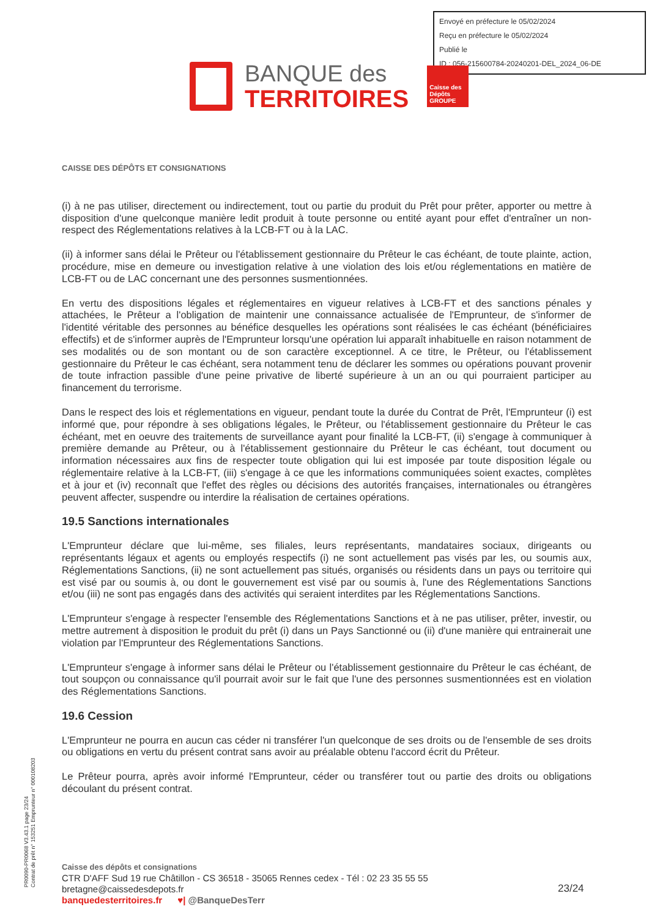Envoyé en préfecture le 05/02/2024
Reçu en préfecture le 05/02/2024
Publié le
ID : 056-215600784-20240201-DEL_2024_06-DE
BANQUE des
TERRITOIRES
Caisse des Dépôts GROUPE
CAISSE DES DÉPÔTS ET CONSIGNATIONS
(i) à ne pas utiliser, directement ou indirectement, tout ou partie du produit du Prêt pour prêter, apporter ou mettre à disposition d'une quelconque manière ledit produit à toute personne ou entité ayant pour effet d'entraîner un non-respect des Réglementations relatives à la LCB-FT ou à la LAC.
(ii) à informer sans délai le Prêteur ou l'établissement gestionnaire du Prêteur le cas échéant, de toute plainte, action, procédure, mise en demeure ou investigation relative à une violation des lois et/ou réglementations en matière de LCB-FT ou de LAC concernant une des personnes susmentionnées.
En vertu des dispositions légales et réglementaires en vigueur relatives à LCB-FT et des sanctions pénales y attachées, le Prêteur a l'obligation de maintenir une connaissance actualisée de l'Emprunteur, de s'informer de l'identité véritable des personnes au bénéfice desquelles les opérations sont réalisées le cas échéant (bénéficiaires effectifs) et de s'informer auprès de l'Emprunteur lorsqu'une opération lui apparaît inhabituelle en raison notamment de ses modalités ou de son montant ou de son caractère exceptionnel. A ce titre, le Prêteur, ou l'établissement gestionnaire du Prêteur le cas échéant, sera notamment tenu de déclarer les sommes ou opérations pouvant provenir de toute infraction passible d'une peine privative de liberté supérieure à un an ou qui pourraient participer au financement du terrorisme.
Dans le respect des lois et réglementations en vigueur, pendant toute la durée du Contrat de Prêt, l'Emprunteur (i) est informé que, pour répondre à ses obligations légales, le Prêteur, ou l'établissement gestionnaire du Prêteur le cas échéant, met en oeuvre des traitements de surveillance ayant pour finalité la LCB-FT, (ii) s'engage à communiquer à première demande au Prêteur, ou à l'établissement gestionnaire du Prêteur le cas échéant, tout document ou information nécessaires aux fins de respecter toute obligation qui lui est imposée par toute disposition légale ou réglementaire relative à la LCB-FT, (iii) s'engage à ce que les informations communiquées soient exactes, complètes et à jour et (iv) reconnaît que l'effet des règles ou décisions des autorités françaises, internationales ou étrangères peuvent affecter, suspendre ou interdire la réalisation de certaines opérations.
19.5 Sanctions internationales
L'Emprunteur déclare que lui-même, ses filiales, leurs représentants, mandataires sociaux, dirigeants ou représentants légaux et agents ou employés respectifs (i) ne sont actuellement pas visés par les, ou soumis aux, Réglementations Sanctions, (ii) ne sont actuellement pas situés, organisés ou résidents dans un pays ou territoire qui est visé par ou soumis à, ou dont le gouvernement est visé par ou soumis à, l'une des Réglementations Sanctions et/ou (iii) ne sont pas engagés dans des activités qui seraient interdites par les Réglementations Sanctions.
L'Emprunteur s'engage à respecter l'ensemble des Réglementations Sanctions et à ne pas utiliser, prêter, investir, ou mettre autrement à disposition le produit du prêt (i) dans un Pays Sanctionné ou (ii) d'une manière qui entrainerait une violation par l'Emprunteur des Réglementations Sanctions.
L'Emprunteur s'engage à informer sans délai le Prêteur ou l'établissement gestionnaire du Prêteur le cas échéant, de tout soupçon ou connaissance qu'il pourrait avoir sur le fait que l'une des personnes susmentionnées est en violation des Réglementations Sanctions.
19.6 Cession
L'Emprunteur ne pourra en aucun cas céder ni transférer l'un quelconque de ses droits ou de l'ensemble de ses droits ou obligations en vertu du présent contrat sans avoir au préalable obtenu l'accord écrit du Prêteur.
Le Prêteur pourra, après avoir informé l'Emprunteur, céder ou transférer tout ou partie des droits ou obligations découlant du présent contrat.
PR0090-PR0068 V3.43.1 page 23/24
Contrat de prêt n° 153251 Emprunteur n° 000108203
Caisse des dépôts et consignations
CTR D'AFF Sud 19 rue Châtillon - CS 36518 - 35065 Rennes cedex - Tél : 02 23 35 55 55
bretagne@caissedesdepots.fr
banquedesterritoires.fr ♥| @BanqueDesTerr
23/24